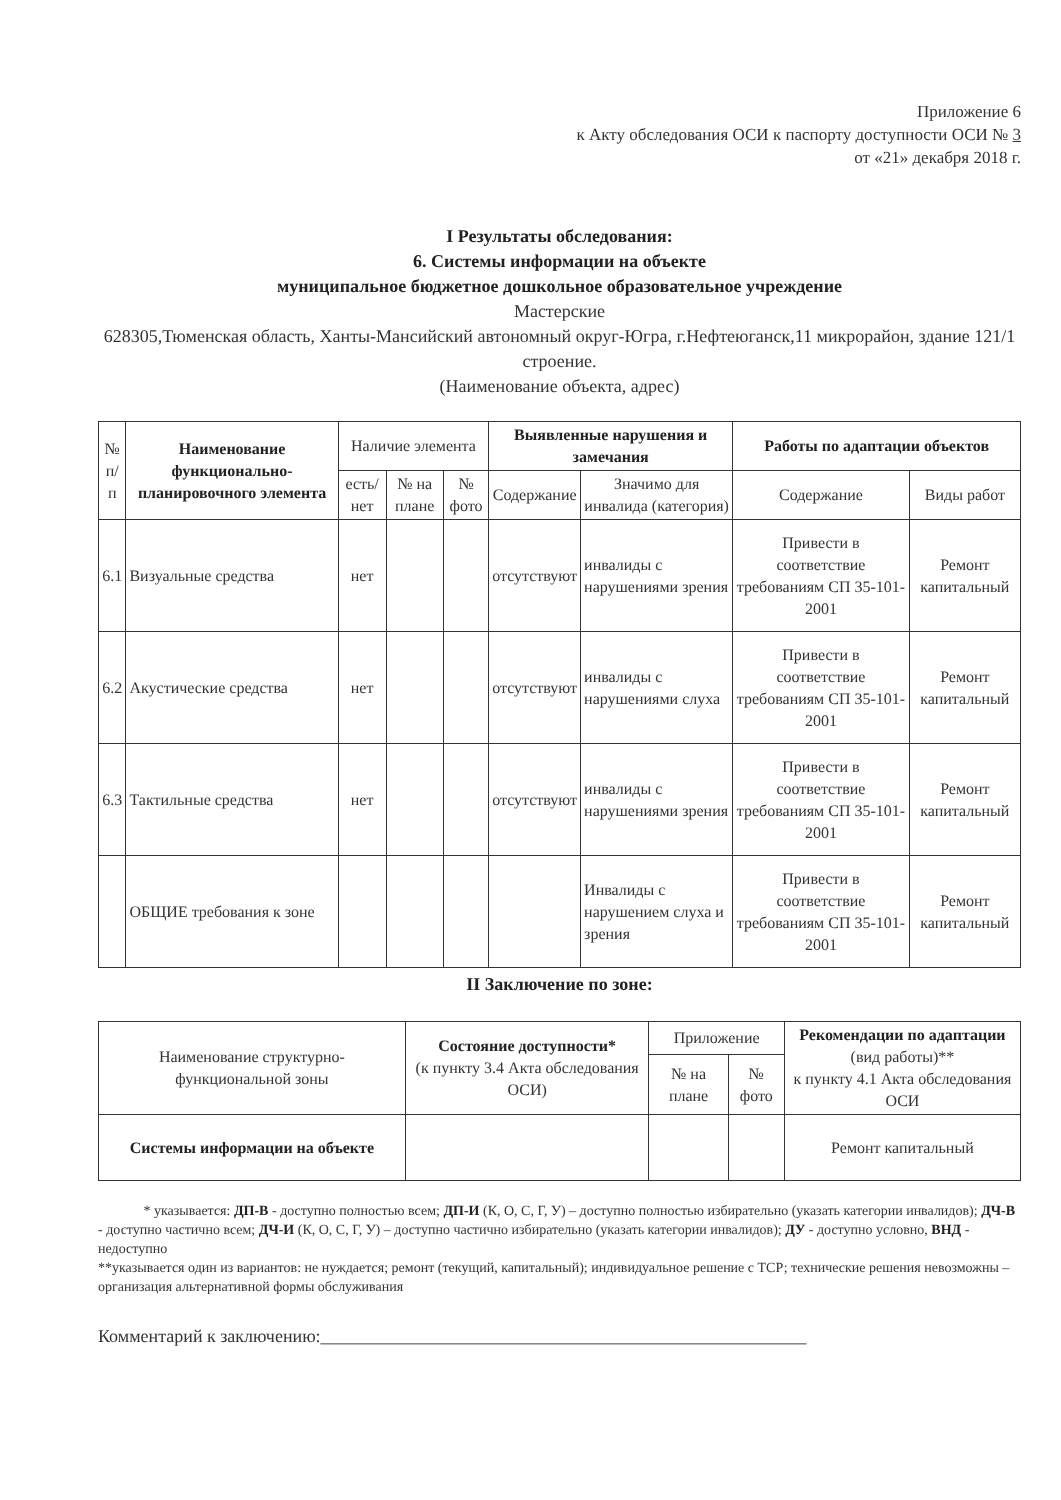Приложение 6
к Акту обследования ОСИ к паспорту доступности ОСИ № 3
от «21» декабря 2018 г.
I Результаты обследования:
6. Системы информации на объекте
муниципальное бюджетное дошкольное образовательное учреждение
Мастерские
628305,Тюменская область, Ханты-Мансийский автономный округ-Югра, г.Нефтеюганск,11 микрорайон, здание 121/1 строение.
(Наименование объекта, адрес)
| № п/п | Наименование функционально-планировочного элемента | Наличие элемента | | | Выявленные нарушения и замечания | | Работы по адаптации объектов | |
| --- | --- | --- | --- | --- | --- | --- | --- | --- |
| | | есть/ нет | № на плане | № фото | Содержание | Значимо для инвалида (категория) | Содержание | Виды работ |
| 6.1 | Визуальные средства | нет | | | отсутствуют | инвалиды с нарушениями зрения | Привести в соответствие требованиям СП 35-101-2001 | Ремонт капитальный |
| 6.2 | Акустические средства | нет | | | отсутствуют | инвалиды с нарушениями слуха | Привести в соответствие требованиям СП 35-101-2001 | Ремонт капитальный |
| 6.3 | Тактильные средства | нет | | | отсутствуют | инвалиды с нарушениями зрения | Привести в соответствие требованиям СП 35-101-2001 | Ремонт капитальный |
| | ОБЩИЕ требования к зоне | | | | | Инвалиды с нарушением слуха и зрения | Привести в соответствие требованиям СП 35-101-2001 | Ремонт капитальный |
II Заключение по зоне:
| Наименование структурно-функциональной зоны | Состояние доступности* (к пункту 3.4 Акта обследования ОСИ) | Приложение | | Рекомендации по адаптации (вид работы)** к пункту 4.1 Акта обследования ОСИ |
| --- | --- | --- | --- | --- |
| | | № на плане | № фото | |
| Системы информации на объекте | | | | Ремонт капитальный |
* указывается: ДП-В - доступно полностью всем; ДП-И (К, О, С, Г, У) – доступно полностью избирательно (указать категории инвалидов); ДЧ-В - доступно частично всем; ДЧ-И (К, О, С, Г, У) – доступно частично избирательно (указать категории инвалидов); ДУ - доступно условно, ВНД - недоступно
**указывается один из вариантов: не нуждается; ремонт (текущий, капитальный); индивидуальное решение с ТСР; технические решения невозможны – организация альтернативной формы обслуживания
Комментарий к заключению:______________________________________________________